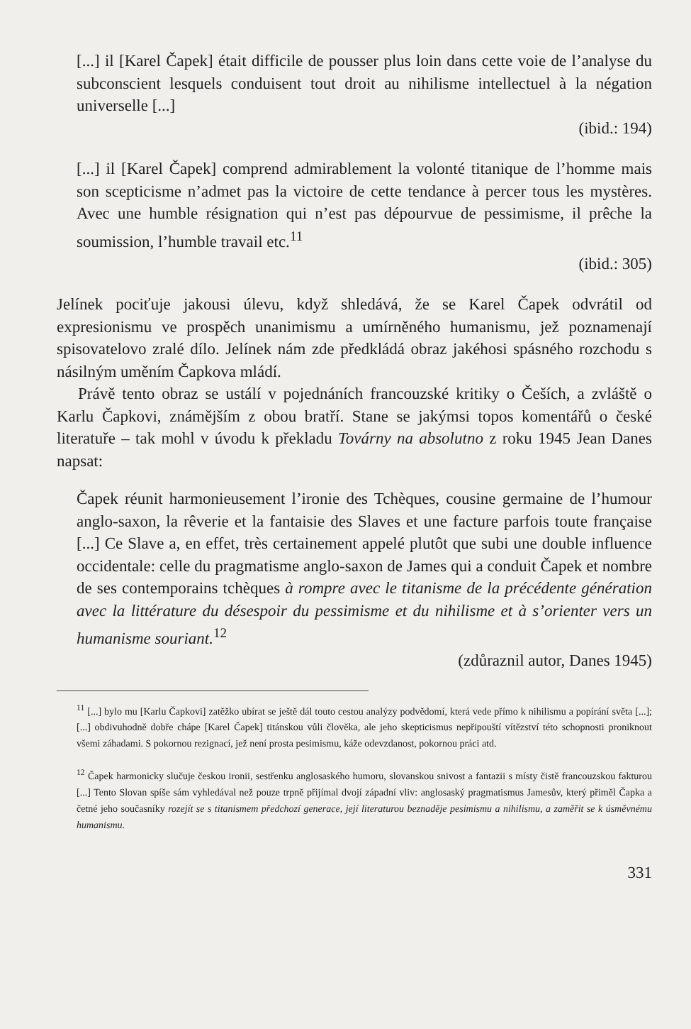[...] il [Karel Čapek] était difficile de pousser plus loin dans cette voie de l’analyse du subconscient lesquels conduisent tout droit au nihilisme intellectuel à la négation universelle [...]
(ibid.: 194)
[...] il [Karel Čapek] comprend admirablement la volonté titanique de l’homme mais son scepticisme n’admet pas la victoire de cette tendance à percer tous les mystères. Avec une humble résignation qui n’est pas dépourvue de pessimisme, il prêche la soumission, l’humble travail etc.<sup>11</sup>
(ibid.: 305)
Jelínek pociťuje jakousi úlevu, když shledává, že se Karel Čapek odvrátil od expresionismu ve prospěch unanimismu a umírněného humanismu, jež poznamenají spisovatelovo zralé dílo. Jelínek nám zde předkládá obraz jakéhosi spásného rozchodu s násilným uměním Čapkova mládí.
Právě tento obraz se ustálí v pojednáních francouzské kritiky o Češích, a zvláště o Karlu Čapkovi, známějším z obou bratří. Stane se jakýmsi topos komentářů o české literatuře – tak mohl v úvodu k překladu Továrny na absolutno z roku 1945 Jean Danes napsat:
Čapek réunit harmonieusement l’ironie des Tchèques, cousine germaine de l’humour anglo-saxon, la rêverie et la fantaisie des Slaves et une facture parfois toute française [...] Ce Slave a, en effet, très certainement appelé plutôt que subi une double influence occidentale: celle du pragmatisme anglo-saxon de James qui a conduit Čapek et nombre de ses contemporains tchèques à rompre avec le titanisme de la précédente génération avec la littérature du désespoir du pessimisme et du nihilisme et à s’orienter vers un humanisme souriant.<sup>12</sup>
(zdůraznil autor, Danes 1945)
<sup>11</sup> [...] bylo mu [Karlu Čapkovi] zatěžko ubírat se ještě dál touto cestou analýzy podvědomí, která vede přímo k nihilismu a popírání světa [...]; [...] obdivuhodně dobře chápe [Karel Čapek] titánskou vůli člověka, ale jeho skepticismus nepřipouští vítězství této schopnosti proniknout všemi záhadami. S pokornou rezignací, jež není prosta pesimismu, káže odevzdanost, pokornou práci atd.
<sup>12</sup> Čapek harmonicky slučuje českou ironii, sestřenku anglosaského humoru, slovanskou snivost a fantazii s místy čistě francouzskou fakturou [...] Tento Slovan spíše sám vyhledával než pouze trpně přijímal dvojí západní vliv: anglosaský pragmatismus Jamesův, který přiměl Čapka a četné jeho současníky rozejít se s titanismem předchozí generace, její literaturou beznaděje pesimismu a nihilismu, a zaměřit se k úsměvnému humanismu.
331